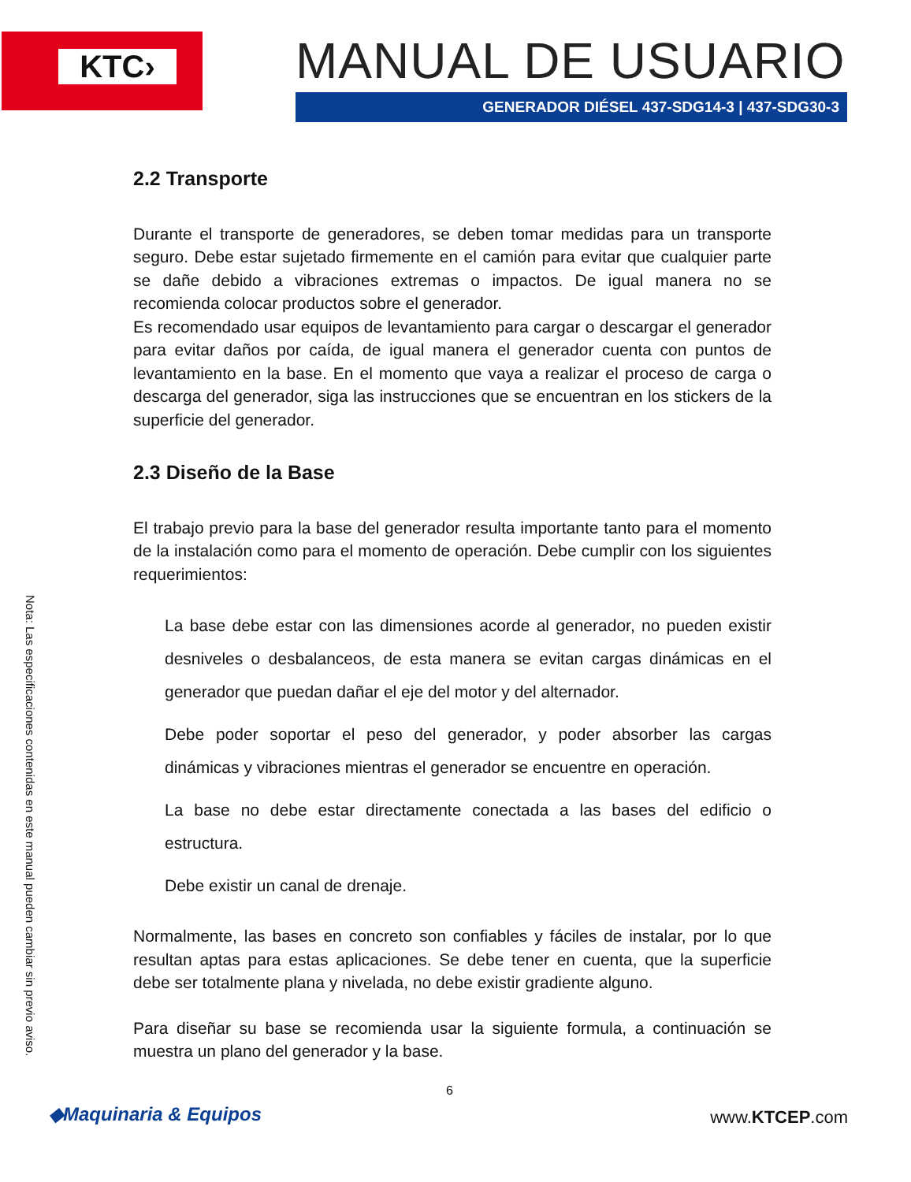KTC›
MANUAL DE USUARIO
GENERADOR DIÉSEL 437-SDG14-3 | 437-SDG30-3
Nota: Las especificaciones contenidas en este manual pueden cambiar sin previo aviso.
2.2 Transporte
Durante el transporte de generadores, se deben tomar medidas para un transporte seguro. Debe estar sujetado firmemente en el camión para evitar que cualquier parte se dañe debido a vibraciones extremas o impactos. De igual manera no se recomienda colocar productos sobre el generador.
Es recomendado usar equipos de levantamiento para cargar o descargar el generador para evitar daños por caída, de igual manera el generador cuenta con puntos de levantamiento en la base. En el momento que vaya a realizar el proceso de carga o descarga del generador, siga las instrucciones que se encuentran en los stickers de la superficie del generador.
2.3 Diseño de la Base
El trabajo previo para la base del generador resulta importante tanto para el momento de la instalación como para el momento de operación. Debe cumplir con los siguientes requerimientos:
La base debe estar con las dimensiones acorde al generador, no pueden existir desniveles o desbalanceos, de esta manera se evitan cargas dinámicas en el generador que puedan dañar el eje del motor y del alternador.
Debe poder soportar el peso del generador, y poder absorber las cargas dinámicas y vibraciones mientras el generador se encuentre en operación.
La base no debe estar directamente conectada a las bases del edificio o estructura.
Debe existir un canal de drenaje.
Normalmente, las bases en concreto son confiables y fáciles de instalar, por lo que resultan aptas para estas aplicaciones. Se debe tener en cuenta, que la superficie debe ser totalmente plana y nivelada, no debe existir gradiente alguno.
Para diseñar su base se recomienda usar la siguiente formula, a continuación se muestra un plano del generador y la base.
6
◆Maquinaria & Equipos www.KTCEP.com